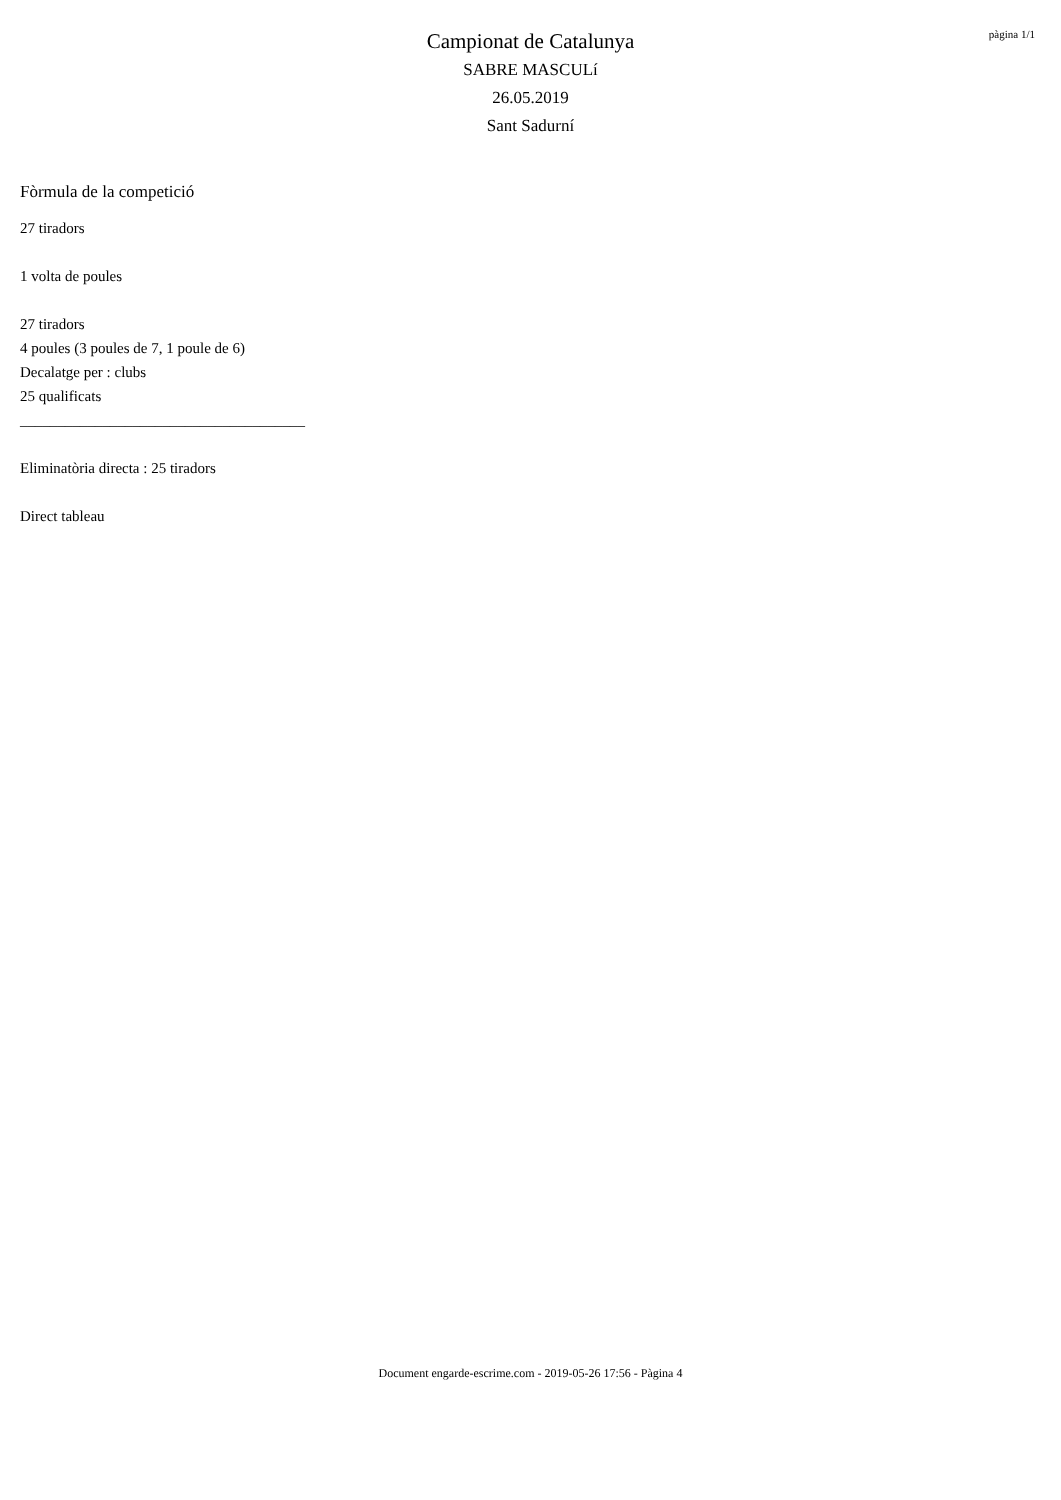pàgina 1/1
Campionat de Catalunya
SABRE MASCULí
26.05.2019
Sant Sadurní
Fòrmula de la competició
27 tiradors
1 volta de poules
27 tiradors
4 poules (3 poules de 7, 1 poule de 6)
Decalatge per : clubs
25 qualificats
______________________________________
Eliminatòria directa : 25 tiradors
Direct tableau
Document engarde-escrime.com - 2019-05-26 17:56 - Pàgina 4